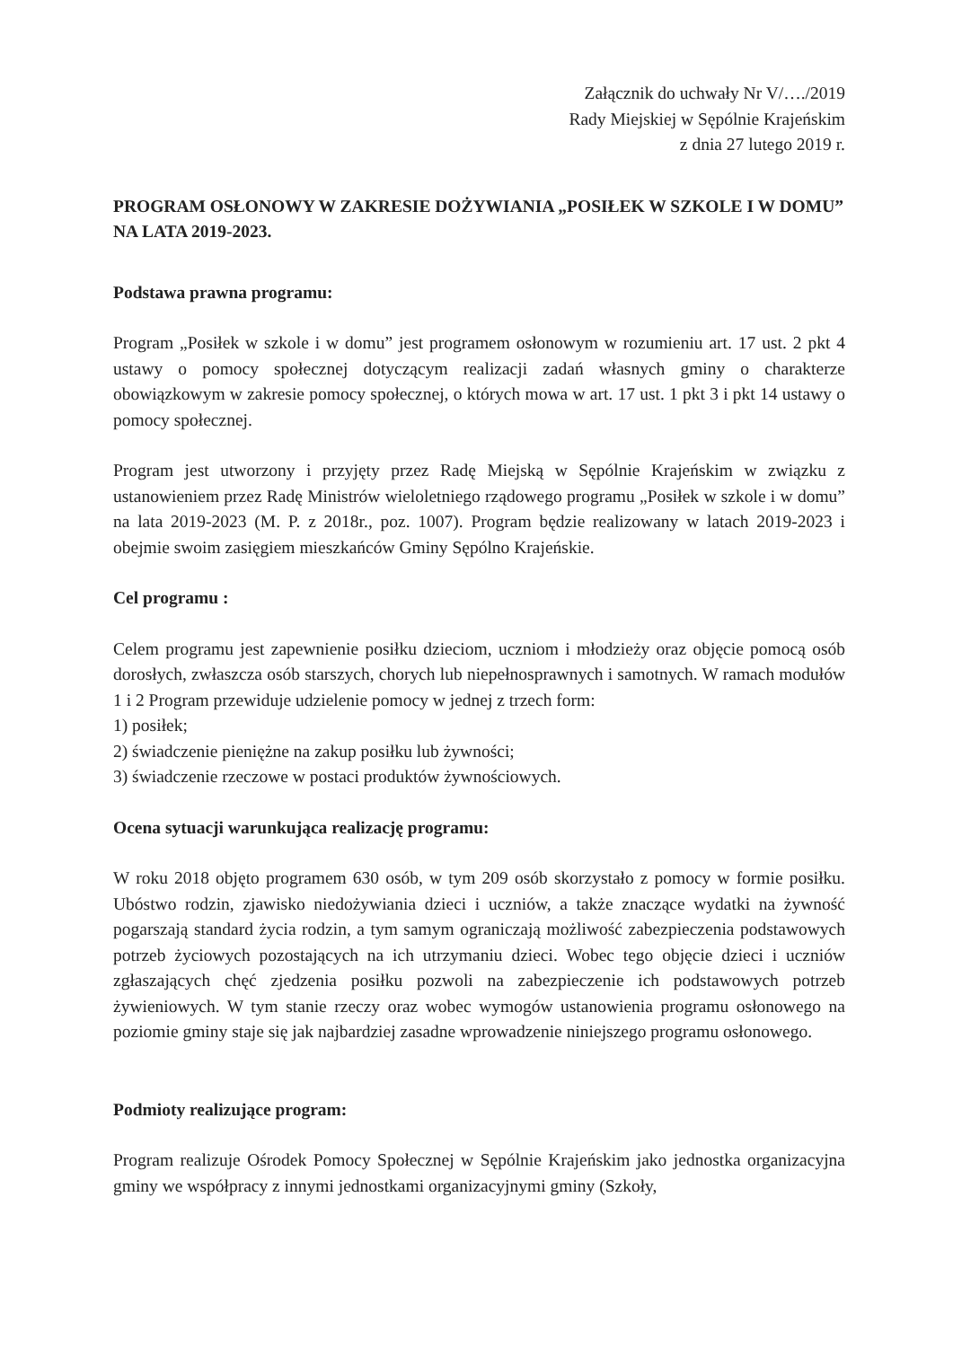Załącznik do uchwały Nr V/…./2019
Rady Miejskiej w Sępólnie Krajeńskim
z dnia 27 lutego 2019 r.
PROGRAM OSŁONOWY W ZAKRESIE DOŻYWIANIA „POSIŁEK W SZKOLE I W DOMU” NA LATA 2019-2023.
Podstawa prawna programu:
Program „Posiłek w szkole i w domu” jest programem osłonowym w rozumieniu art. 17 ust. 2 pkt 4 ustawy o pomocy społecznej dotyczącym realizacji zadań własnych gminy o charakterze obowiązkowym w zakresie pomocy społecznej, o których mowa w art. 17 ust. 1 pkt 3 i pkt 14 ustawy o pomocy społecznej.
Program jest utworzony i przyjęty przez Radę Miejską w Sępólnie Krajeńskim w związku z ustanowieniem przez Radę Ministrów wieloletniego rządowego programu „Posiłek w szkole i w domu” na lata 2019-2023 (M. P. z 2018r., poz. 1007). Program będzie realizowany w latach 2019-2023 i obejmie swoim zasięgiem mieszkańców Gminy Sępólno Krajeńskie.
Cel programu :
Celem programu jest zapewnienie posiłku dzieciom, uczniom i młodzieży oraz objęcie pomocą osób dorosłych, zwłaszcza osób starszych, chorych lub niepełnosprawnych i samotnych. W ramach modułów 1 i 2 Program przewiduje udzielenie pomocy w jednej z trzech form:
1) posiłek;
2) świadczenie pieniężne na zakup posiłku lub żywności;
3) świadczenie rzeczowe w postaci produktów żywnościowych.
Ocena sytuacji warunkująca realizację programu:
W roku 2018 objęto programem 630 osób, w tym 209 osób skorzystało z pomocy w formie posiłku. Ubóstwo rodzin, zjawisko niedożywiania dzieci i uczniów, a także znaczące wydatki na żywność pogarszają standard życia rodzin, a tym samym ograniczają możliwość zabezpieczenia podstawowych potrzeb życiowych pozostających na ich utrzymaniu dzieci. Wobec tego objęcie dzieci i uczniów zgłaszających chęć zjedzenia posiłku pozwoli na zabezpieczenie ich podstawowych potrzeb żywieniowych. W tym stanie rzeczy oraz wobec wymogów ustanowienia programu osłonowego na poziomie gminy staje się jak najbardziej zasadne wprowadzenie niniejszego programu osłonowego.
Podmioty realizujące program:
Program realizuje Ośrodek Pomocy Społecznej w Sępólnie Krajeńskim jako jednostka organizacyjna gminy we współpracy z innymi jednostkami organizacyjnymi gminy (Szkoły,